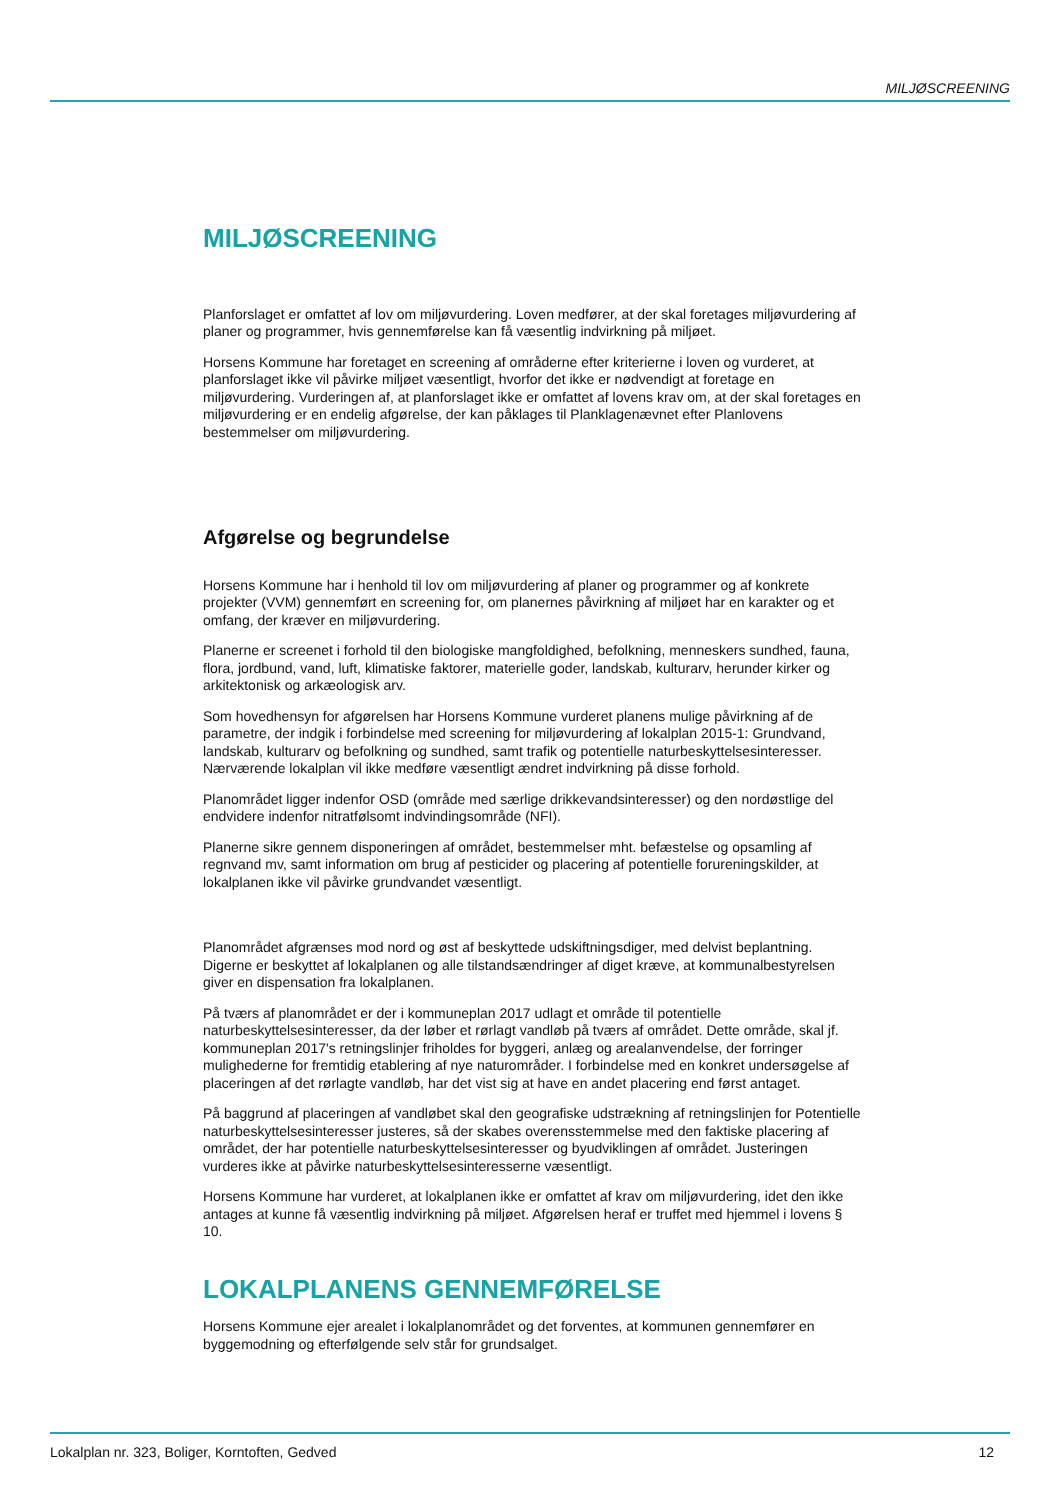MILJØSCREENING
MILJØSCREENING
Planforslaget er omfattet af lov om miljøvurdering. Loven medfører, at der skal foretages miljøvurdering af planer og programmer, hvis gennemførelse kan få væsentlig indvirkning på miljøet.
Horsens Kommune har foretaget en screening af områderne efter kriterierne i loven og vurderet, at planforslaget ikke vil påvirke miljøet væsentligt, hvorfor det ikke er nødvendigt at foretage en miljøvurdering. Vurderingen af, at planforslaget ikke er omfattet af lovens krav om, at der skal foretages en miljøvurdering er en endelig afgørelse, der kan påklages til Planklagenævnet efter Planlovens bestemmelser om miljøvurdering.
Afgørelse og begrundelse
Horsens Kommune har i henhold til lov om miljøvurdering af planer og programmer og af konkrete projekter (VVM) gennemført en screening for, om planernes påvirkning af miljøet har en karakter og et omfang, der kræver en miljøvurdering.
Planerne er screenet i forhold til den biologiske mangfoldighed, befolkning, menneskers sundhed, fauna, flora, jordbund, vand, luft, klimatiske faktorer, materielle goder, landskab, kulturarv, herunder kirker og arkitektonisk og arkæologisk arv.
Som hovedhensyn for afgørelsen har Horsens Kommune vurderet planens mulige påvirkning af de parametre, der indgik i forbindelse med screening for miljøvurdering af lokalplan 2015-1: Grundvand, landskab, kulturarv og befolkning og sundhed, samt trafik og potentielle naturbeskyttelsesinteresser. Nærværende lokalplan vil ikke medføre væsentligt ændret indvirkning på disse forhold.
Planområdet ligger indenfor OSD (område med særlige drikkevandsinteresser) og den nordøstlige del endvidere indenfor nitratfølsomt indvindingsområde (NFI).
Planerne sikre gennem disponeringen af området, bestemmelser mht. befæstelse og opsamling af regnvand mv, samt information om brug af pesticider og placering af potentielle forureningskilder, at lokalplanen ikke vil påvirke grundvandet væsentligt.
Planområdet afgrænses mod nord og øst af beskyttede udskiftningsdiger, med delvist beplantning. Digerne er beskyttet af lokalplanen og alle tilstandsændringer af diget kræve, at kommunalbestyrelsen giver en dispensation fra lokalplanen.
På tværs af planområdet er der i kommuneplan 2017 udlagt et område til potentielle naturbeskyttelsesinteresser, da der løber et rørlagt vandløb på tværs af området. Dette område, skal jf. kommuneplan 2017's retningslinjer friholdes for byggeri, anlæg og arealanvendelse, der forringer mulighederne for fremtidig etablering af nye naturområder. I forbindelse med en konkret undersøgelse af placeringen af det rørlagte vandløb, har det vist sig at have en andet placering end først antaget.
På baggrund af placeringen af vandløbet skal den geografiske udstrækning af retningslinjen for Potentielle naturbeskyttelsesinteresser justeres, så der skabes overensstemmelse med den faktiske placering af området, der har potentielle naturbeskyttelsesinteresser og byudviklingen af området. Justeringen vurderes ikke at påvirke naturbeskyttelsesinteresserne væsentligt.
Horsens Kommune har vurderet, at lokalplanen ikke er omfattet af krav om miljøvurdering, idet den ikke antages at kunne få væsentlig indvirkning på miljøet. Afgørelsen heraf er truffet med hjemmel i lovens § 10.
LOKALPLANENS GENNEMFØRELSE
Horsens Kommune ejer arealet i lokalplanområdet og det forventes, at kommunen gennemfører en byggemodning og efterfølgende selv står for grundsalget.
Lokalplan nr. 323, Boliger, Korntoften, Gedved 12